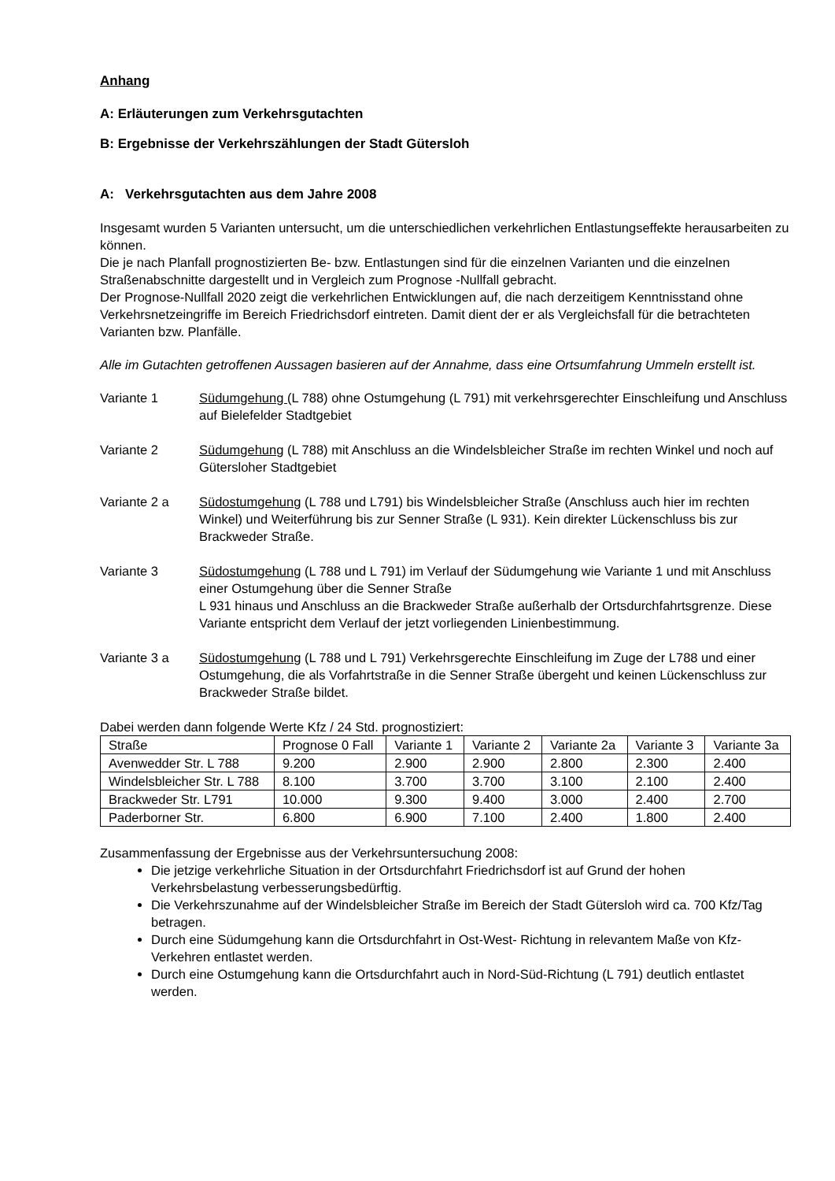Anhang
A: Erläuterungen zum Verkehrsgutachten
B: Ergebnisse der Verkehrszählungen der Stadt Gütersloh
A: Verkehrsgutachten aus dem Jahre 2008
Insgesamt wurden 5 Varianten untersucht, um die unterschiedlichen verkehrlichen Entlastungseffekte herausarbeiten zu können.
Die je nach Planfall prognostizierten Be- bzw. Entlastungen sind für die einzelnen Varianten und die einzelnen Straßenabschnitte dargestellt und in Vergleich zum Prognose -Nullfall gebracht.
Der Prognose-Nullfall 2020 zeigt die verkehrlichen Entwicklungen auf, die nach derzeitigem Kenntnisstand ohne Verkehrsnetzeingriffe im Bereich Friedrichsdorf eintreten. Damit dient der er als Vergleichsfall für die betrachteten Varianten bzw. Planfälle.
Alle im Gutachten getroffenen Aussagen basieren auf der Annahme, dass eine Ortsumfahrung Ummeln erstellt ist.
Variante 1 Südumgehung (L 788) ohne Ostumgehung (L 791) mit verkehrsgerechter Einschleifung und Anschluss auf Bielefelder Stadtgebiet
Variante 2 Südumgehung (L 788) mit Anschluss an die Windelsbleicher Straße im rechten Winkel und noch auf Gütersloher Stadtgebiet
Variante 2 a Südostumgehung (L 788 und L791) bis Windelsbleicher Straße (Anschluss auch hier im rechten Winkel) und Weiterführung bis zur Senner Straße (L 931). Kein direkter Lückenschluss bis zur Brackweder Straße.
Variante 3 Südostumgehung (L 788 und L 791) im Verlauf der Südumgehung wie Variante 1 und mit Anschluss einer Ostumgehung über die Senner Straße
L 931 hinaus und Anschluss an die Brackweder Straße außerhalb der Ortsdurchfahrtsgrenze. Diese Variante entspricht dem Verlauf der jetzt vorliegenden Linienbestimmung.
Variante 3 a Südostumgehung (L 788 und L 791) Verkehrsgerechte Einschleifung im Zuge der L788 und einer Ostumgehung, die als Vorfahrtstraße in die Senner Straße übergeht und keinen Lückenschluss zur Brackweder Straße bildet.
Dabei werden dann folgende Werte Kfz / 24 Std. prognostiziert:
| Straße | Prognose 0 Fall | Variante 1 | Variante 2 | Variante 2a | Variante 3 | Variante 3a |
| Avenwedder Str. L 788 | 9.200 | 2.900 | 2.900 | 2.800 | 2.300 | 2.400 |
| Windelsbleicher Str. L 788 | 8.100 | 3.700 | 3.700 | 3.100 | 2.100 | 2.400 |
| Brackweder Str. L791 | 10.000 | 9.300 | 9.400 | 3.000 | 2.400 | 2.700 |
| Paderborner Str. | 6.800 | 6.900 | 7.100 | 2.400 | 1.800 | 2.400 |
Zusammenfassung der Ergebnisse aus der Verkehrsuntersuchung 2008:
Die jetzige verkehrliche Situation in der Ortsdurchfahrt Friedrichsdorf ist auf Grund der hohen Verkehrsbelastung verbesserungsbedürftig.
Die Verkehrszunahme auf der Windelsbleicher Straße im Bereich der Stadt Gütersloh wird ca. 700 Kfz/Tag betragen.
Durch eine Südumgehung kann die Ortsdurchfahrt in Ost-West- Richtung in relevantem Maße von Kfz-Verkehren entlastet werden.
Durch eine Ostumgehung kann die Ortsdurchfahrt auch in Nord-Süd-Richtung (L 791) deutlich entlastet werden.